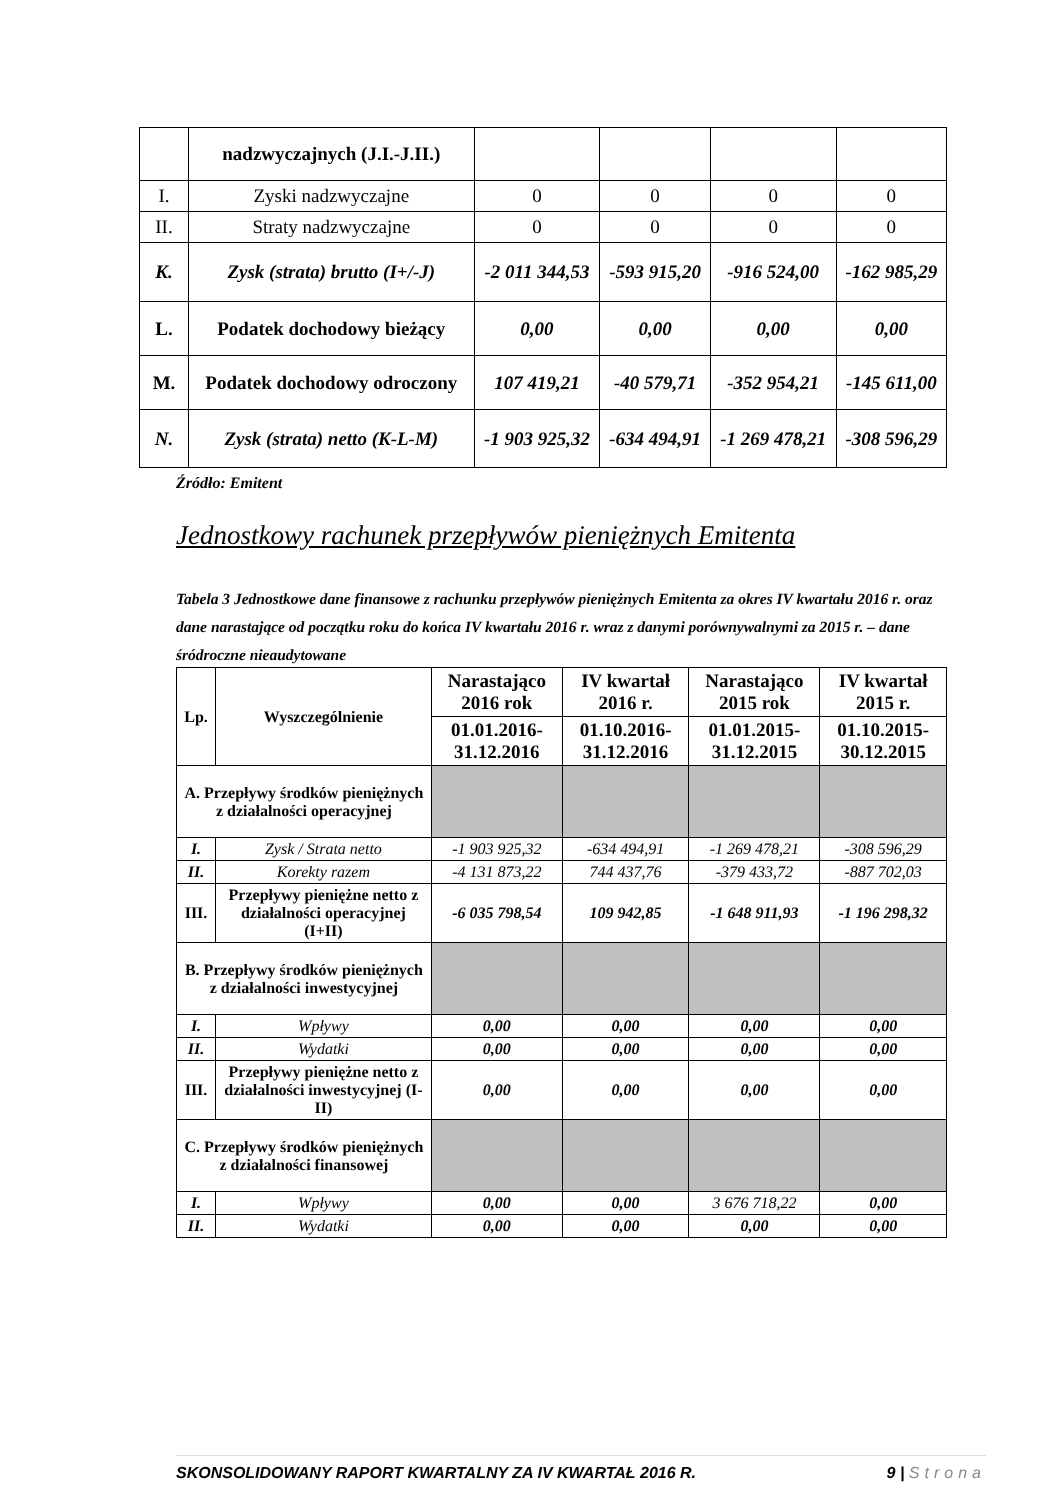| | nadzwyczajnych (J.I.-J.II.) | | | | |
| I. | Zyski nadzwyczajne | 0 | 0 | 0 | 0 |
| II. | Straty nadzwyczajne | 0 | 0 | 0 | 0 |
| K. | Zysk (strata) brutto (I+/-J) | -2 011 344,53 | -593 915,20 | -916 524,00 | -162 985,29 |
| L. | Podatek dochodowy bieżący | 0,00 | 0,00 | 0,00 | 0,00 |
| M. | Podatek dochodowy odroczony | 107 419,21 | -40 579,71 | -352 954,21 | -145 611,00 |
| N. | Zysk (strata) netto (K-L-M) | -1 903 925,32 | -634 494,91 | -1 269 478,21 | -308 596,29 |
Źródło: Emitent
Jednostkowy rachunek przepływów pieniężnych Emitenta
Tabela 3 Jednostkowe dane finansowe z rachunku przepływów pieniężnych Emitenta za okres IV kwartału 2016 r. oraz dane narastające od początku roku do końca IV kwartału 2016 r. wraz z danymi porównywalnymi za 2015 r. – dane śródroczne nieaudytowane
| Lp. | Wyszczególnienie | Narastająco 2016 rok | IV kwartał 2016 r. | Narastająco 2015 rok | IV kwartał 2015 r. |
| --- | --- | --- | --- | --- | --- |
| | | 01.01.2016-31.12.2016 | 01.10.2016-31.12.2016 | 01.01.2015-31.12.2015 | 01.10.2015-30.12.2015 |
| A. Przepływy środków pieniężnych z działalności operacyjnej | | | | | |
| I. | Zysk / Strata netto | -1 903 925,32 | -634 494,91 | -1 269 478,21 | -308 596,29 |
| II. | Korekty razem | -4 131 873,22 | 744 437,76 | -379 433,72 | -887 702,03 |
| III. | Przepływy pieniężne netto z działalności operacyjnej (I+II) | -6 035 798,54 | 109 942,85 | -1 648 911,93 | -1 196 298,32 |
| B. Przepływy środków pieniężnych z działalności inwestycyjnej | | | | | |
| I. | Wpływy | 0,00 | 0,00 | 0,00 | 0,00 |
| II. | Wydatki | 0,00 | 0,00 | 0,00 | 0,00 |
| III. | Przepływy pieniężne netto z działalności inwestycyjnej (I-II) | 0,00 | 0,00 | 0,00 | 0,00 |
| C. Przepływy środków pieniężnych z działalności finansowej | | | | | |
| I. | Wpływy | 0,00 | 0,00 | 3 676 718,22 | 0,00 |
| II. | Wydatki | 0,00 | 0,00 | 0,00 | 0,00 |
SKONSOLIDOWANY RAPORT KWARTALNY ZA IV KWARTAŁ 2016 R. 9 | Strona